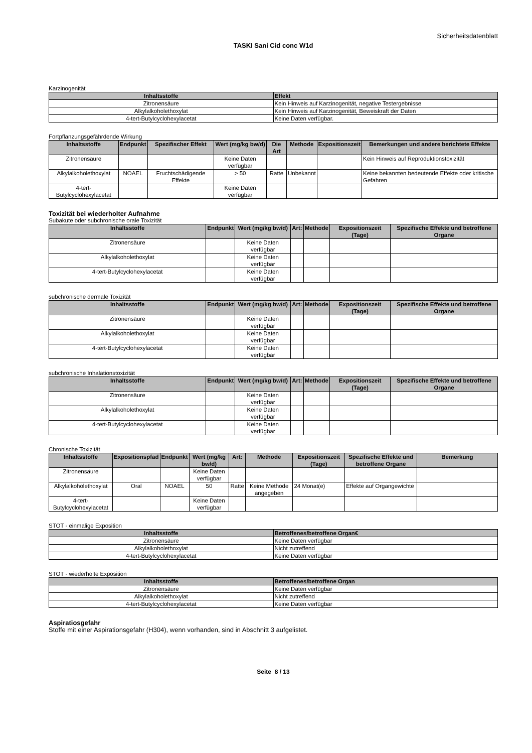Sicherheitsdatenblatt
TASKI Sani Cid conc W1d
Karzinogenität
| Inhaltsstoffe | Effekt |
| --- | --- |
| Zitronensäure | Kein Hinweis auf Karzinogenität, negative Testergebnisse |
| Alkylalkoholethoxylat | Kein Hinweis auf Karzinogenität, Beweiskraft der Daten |
| 4-tert-Butylcyclohexylacetat | Keine Daten verfügbar. |
Fortpflanzungsgefährdende Wirkung
| Inhaltsstoffe | Endpunkt | Spezifischer Effekt | Wert (mg/kg bw/d) | Die Art | Methode | Expositionszeit | Bemerkungen und andere berichtete Effekte |
| --- | --- | --- | --- | --- | --- | --- | --- |
| Zitronensäure | | | Keine Daten verfügbar | | | | Kein Hinweis auf Reproduktionstoxizität |
| Alkylalkoholethoxylat | NOAEL | Fruchtschädigende Effekte | > 50 | Ratte | Unbekannt | | Keine bekannten bedeutende Effekte oder kritische Gefahren |
| 4-tert-Butylcyclohexylacetat | | | Keine Daten verfügbar | | | | |
Toxizität bei wiederholter Aufnahme
Subakute oder subchronische orale Toxizität
| Inhaltsstoffe | Endpunkt | Wert (mg/kg bw/d) | Art: | Methode | Expositionszeit (Tage) | Spezifische Effekte und betroffene Organe |
| --- | --- | --- | --- | --- | --- | --- |
| Zitronensäure | | Keine Daten verfügbar | | | | |
| Alkylalkoholethoxylat | | Keine Daten verfügbar | | | | |
| 4-tert-Butylcyclohexylacetat | | Keine Daten verfügbar | | | | |
subchronische dermale Toxizität
| Inhaltsstoffe | Endpunkt | Wert (mg/kg bw/d) | Art: | Methode | Expositionszeit (Tage) | Spezifische Effekte und betroffene Organe |
| --- | --- | --- | --- | --- | --- | --- |
| Zitronensäure | | Keine Daten verfügbar | | | | |
| Alkylalkoholethoxylat | | Keine Daten verfügbar | | | | |
| 4-tert-Butylcyclohexylacetat | | Keine Daten verfügbar | | | | |
subchronische Inhalationstoxizität
| Inhaltsstoffe | Endpunkt | Wert (mg/kg bw/d) | Art: | Methode | Expositionszeit (Tage) | Spezifische Effekte und betroffene Organe |
| --- | --- | --- | --- | --- | --- | --- |
| Zitronensäure | | Keine Daten verfügbar | | | | |
| Alkylalkoholethoxylat | | Keine Daten verfügbar | | | | |
| 4-tert-Butylcyclohexylacetat | | Keine Daten verfügbar | | | | |
Chronische Toxizität
| Inhaltsstoffe | Expositionspfad | Endpunkt | Wert (mg/kg bw/d) | Art: | Methode | Expositionszeit (Tage) | Spezifische Effekte und betroffene Organe | Bemerkung |
| --- | --- | --- | --- | --- | --- | --- | --- | --- |
| Zitronensäure | | | Keine Daten verfügbar | | | | | |
| Alkylalkoholethoxylat | Oral | NOAEL | 50 | Ratte | Keine Methode angegeben | 24 Monat(e) | Effekte auf Organgewichte | |
| 4-tert-Butylcyclohexylacetat | | | Keine Daten verfügbar | | | | | |
STOT - einmalige Exposition
| Inhaltsstoffe | Betroffenes/betroffene Organ€ |
| --- | --- |
| Zitronensäure | Keine Daten verfügbar |
| Alkylalkoholethoxylat | Nicht zutreffend |
| 4-tert-Butylcyclohexylacetat | Keine Daten verfügbar |
STOT - wiederholte Exposition
| Inhaltsstoffe | Betroffenes/betroffene Organ |
| --- | --- |
| Zitronensäure | Keine Daten verfügbar |
| Alkylalkoholethoxylat | Nicht zutreffend |
| 4-tert-Butylcyclohexylacetat | Keine Daten verfügbar |
Aspiratiosgefahr
Stoffe mit einer Aspirationsgefahr (H304), wenn vorhanden, sind in Abschnitt 3 aufgelistet.
Seite 8 / 13